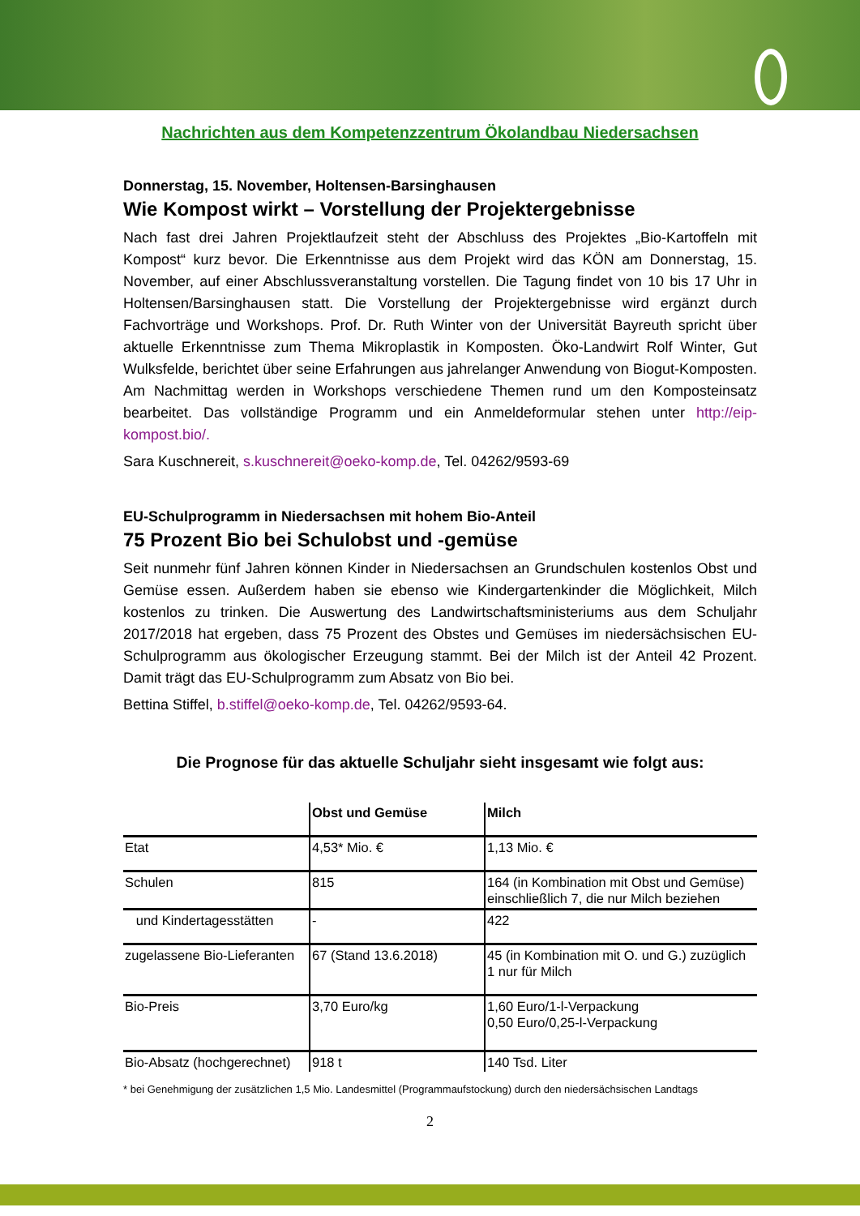Nachrichten aus dem Kompetenzzentrum Ökolandbau Niedersachsen
Donnerstag, 15. November, Holtensen-Barsinghausen
Wie Kompost wirkt – Vorstellung der Projektergebnisse
Nach fast drei Jahren Projektlaufzeit steht der Abschluss des Projektes „Bio-Kartoffeln mit Kompost“ kurz bevor. Die Erkenntnisse aus dem Projekt wird das KÖN am Donnerstag, 15. November, auf einer Abschlussveranstaltung vorstellen. Die Tagung findet von 10 bis 17 Uhr in Holtensen/Barsinghausen statt. Die Vorstellung der Projektergebnisse wird ergänzt durch Fachvorträge und Workshops. Prof. Dr. Ruth Winter von der Universität Bayreuth spricht über aktuelle Erkenntnisse zum Thema Mikroplastik in Komposten. Öko-Landwirt Rolf Winter, Gut Wulksfelde, berichtet über seine Erfahrungen aus jahrelanger Anwendung von Biogut-Komposten. Am Nachmittag werden in Workshops verschiedene Themen rund um den Komposteinsatz bearbeitet. Das vollständige Programm und ein Anmeldeformular stehen unter http://eip-kompost.bio/.
Sara Kuschnereit, s.kuschnereit@oeko-komp.de, Tel. 04262/9593-69
EU-Schulprogramm in Niedersachsen mit hohem Bio-Anteil
75 Prozent Bio bei Schulobst und -gemüse
Seit nunmehr fünf Jahren können Kinder in Niedersachsen an Grundschulen kostenlos Obst und Gemüse essen. Außerdem haben sie ebenso wie Kindergartenkinder die Möglichkeit, Milch kostenlos zu trinken. Die Auswertung des Landwirtschaftsministeriums aus dem Schuljahr 2017/2018 hat ergeben, dass 75 Prozent des Obstes und Gemüses im niedersächsischen EU-Schulprogramm aus ökologischer Erzeugung stammt. Bei der Milch ist der Anteil 42 Prozent. Damit trägt das EU-Schulprogramm zum Absatz von Bio bei.
Bettina Stiffel, b.stiffel@oeko-komp.de, Tel. 04262/9593-64.
Die Prognose für das aktuelle Schuljahr sieht insgesamt wie folgt aus:
| | Obst und Gemüse | Milch |
| --- | --- | --- |
| Etat | 4,53* Mio. € | 1,13 Mio. € |
| Schulen | 815 | 164 (in Kombination mit Obst und Gemüse) einschließlich 7, die nur Milch beziehen |
| und Kindertagesstätten | - | 422 |
| zugelassene Bio-Lieferanten | 67 (Stand 13.6.2018) | 45 (in Kombination mit O. und G.) zuzüglich 1 nur für Milch |
| Bio-Preis | 3,70 Euro/kg | 1,60 Euro/1-l-Verpackung 0,50 Euro/0,25-l-Verpackung |
| Bio-Absatz (hochgerechnet) | 918 t | 140 Tsd. Liter |
* bei Genehmigung der zusätzlichen 1,5 Mio. Landesmittel (Programmaufstockung) durch den niedersächsischen Landtags
2